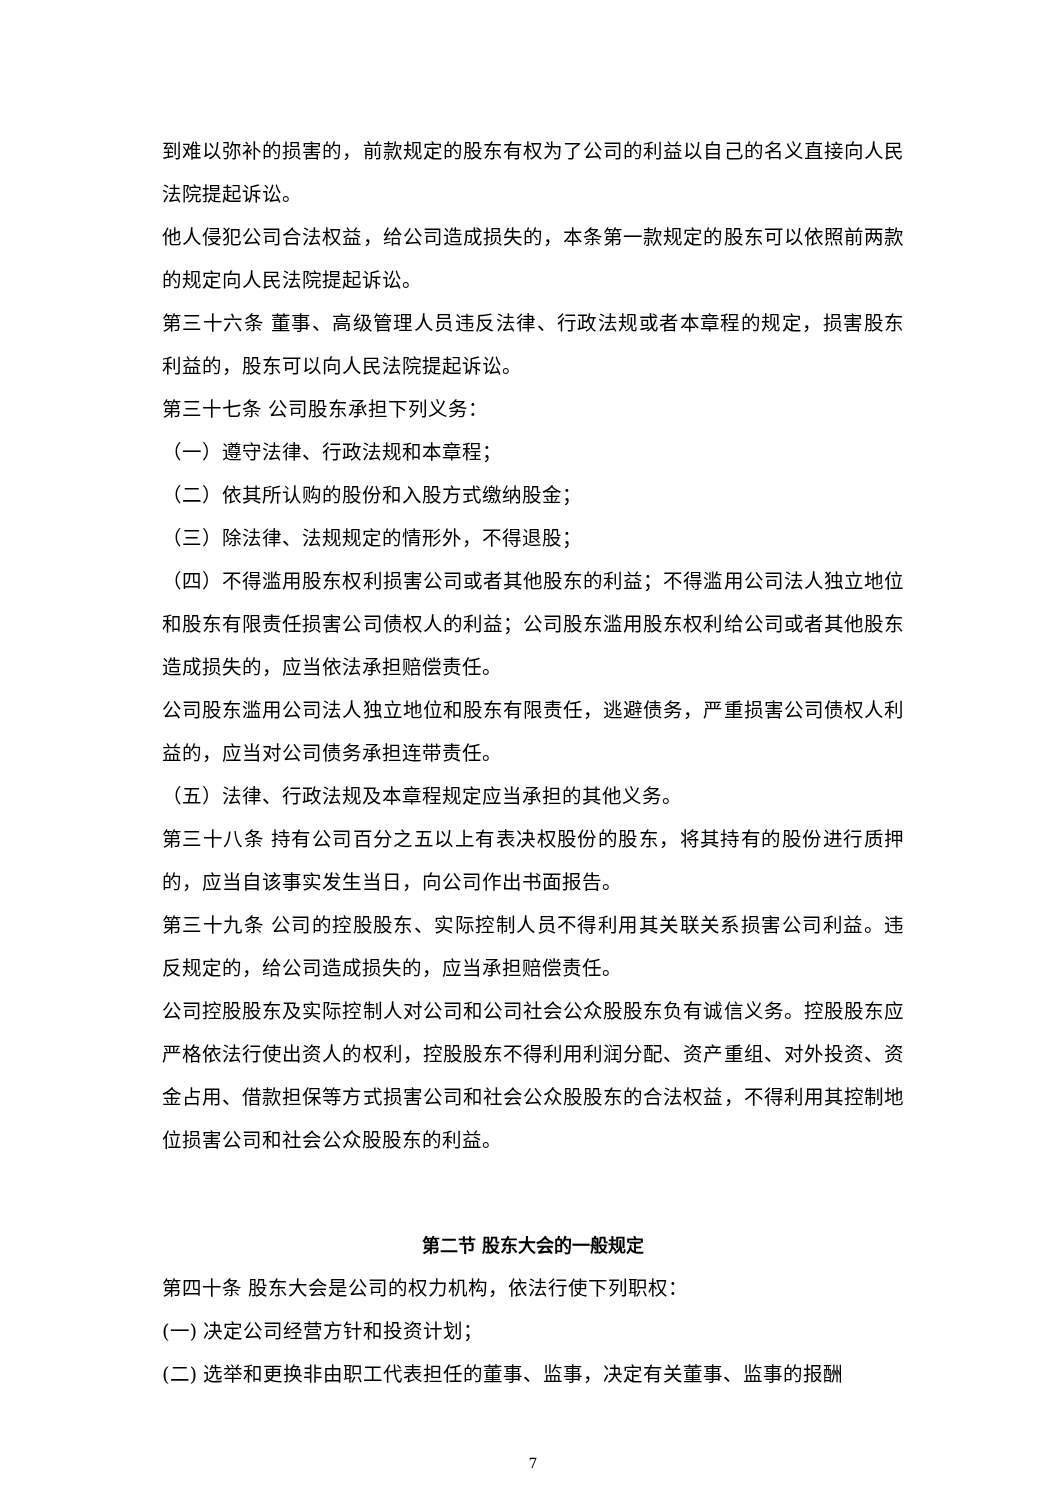到难以弥补的损害的，前款规定的股东有权为了公司的利益以自己的名义直接向人民法院提起诉讼。
他人侵犯公司合法权益，给公司造成损失的，本条第一款规定的股东可以依照前两款的规定向人民法院提起诉讼。
第三十六条 董事、高级管理人员违反法律、行政法规或者本章程的规定，损害股东利益的，股东可以向人民法院提起诉讼。
第三十七条 公司股东承担下列义务：
（一）遵守法律、行政法规和本章程；
（二）依其所认购的股份和入股方式缴纳股金；
（三）除法律、法规规定的情形外，不得退股；
（四）不得滥用股东权利损害公司或者其他股东的利益；不得滥用公司法人独立地位和股东有限责任损害公司债权人的利益；公司股东滥用股东权利给公司或者其他股东造成损失的，应当依法承担赔偿责任。
公司股东滥用公司法人独立地位和股东有限责任，逃避债务，严重损害公司债权人利益的，应当对公司债务承担连带责任。
（五）法律、行政法规及本章程规定应当承担的其他义务。
第三十八条 持有公司百分之五以上有表决权股份的股东，将其持有的股份进行质押的，应当自该事实发生当日，向公司作出书面报告。
第三十九条 公司的控股股东、实际控制人员不得利用其关联关系损害公司利益。违反规定的，给公司造成损失的，应当承担赔偿责任。
公司控股股东及实际控制人对公司和公司社会公众股股东负有诚信义务。控股股东应严格依法行使出资人的权利，控股股东不得利用利润分配、资产重组、对外投资、资金占用、借款担保等方式损害公司和社会公众股股东的合法权益，不得利用其控制地位损害公司和社会公众股股东的利益。
第二节 股东大会的一般规定
第四十条 股东大会是公司的权力机构，依法行使下列职权：
(一) 决定公司经营方针和投资计划；
(二) 选举和更换非由职工代表担任的董事、监事，决定有关董事、监事的报酬
7